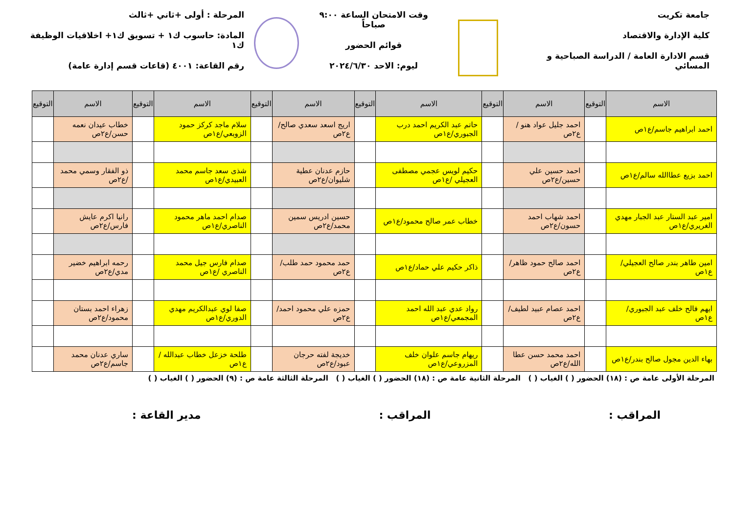جامعة تكريت
كلية الإدارة والاقتصاد
قسم الادارة العامة / الدراسة الصباحية و المسائي
وقت الامتحان الساعة ٩:٠٠ صباحاً
قوائم الحضور
ليوم: الاحد ٢٠٢٤/٦/٣٠
المرحلة : أولى +ثاني +ثالث
المادة: حاسوب ك١ + تسويق ك١+ اخلاقيات الوظيفة ك١
رقم القاعة: ٤٠٠١ (قاعات قسم إدارة عامة)
| الاسم | التوقيع | الاسم | التوقيع | الاسم | التوقيع | الاسم | التوقيع | الاسم | التوقيع | الاسم | التوقيع |
| --- | --- | --- | --- | --- | --- | --- | --- | --- | --- | --- | --- |
| احمد ابراهيم جاسم/ع١ص | | احمد جليل عواد هنو /ع٢ص | | حاتم عبد الكريم احمد درب الجبوري/ع١ص | | اريج اسعد سعدي صالح/ع٢ص | | سلام ماجد كركز حمود الزوبعي/ع١ص | | خطاب عيدان نعمه حسن/ع٢ص | |
| احمد بزيع عطاالله سالم/ع١ص | | احمد حسين علي حسين/ع٢ص | | حكيم لويس عجمي مصطفى العجيلي /ع١ص | | حازم عدنان عطية شليوان/ع٢ص | | شذى سعد جاسم محمد العبيدي/ع١ص | | ذو الفقار وسمي محمد /ع٢ص | |
| امير عبد الستار عبد الجبار مهدي الغريري/ع١ص | | احمد شهاب احمد حسون/ع٢ص | | خطاب عمر صالح محمود/ع١ص | | حسين ادريس سمين محمد/ع٢ص | | صدام احمد ماهر محمود الناصري/ع١ص | | رانيا اكرم عايش فارس/ع٢ص | |
| امين طاهر بندر صالح العجيلي/ع١ص | | احمد صالح حمود ظاهر/ع٢ص | | ذاكر حكيم علي حماد/ع١ص | | حمد محمود حمد طلب/ع٢ص | | صدام فارس جيل محمد الناصري /ع١ص | | رحمه ابراهيم خضير مدي/ع٢ص | |
| ايهم فالح خلف عبد الجبوري/ع١ص | | احمد عصام عبيد لطيف/ع٢ص | | رواد عدي عبد الله احمد المجمعي/ع١ص | | حمزه علي محمود احمد/ع٢ص | | صفا لوي عبدالكريم مهدي الدوري/ع١ص | | زهراء احمد بستان محمود/ع٢ص | |
| بهاء الدين مجول صالح بندر/ع١ص | | احمد محمد حسن عطا الله/ع٢ص | | ريهام جاسم علوان خلف المزروعي/ع١ص | | خديجة لفته حرجان عبود/ع٢ص | | طلحة خزعل خطاب عبدالله /ع١ص | | ساري عدنان محمد جاسم/ع٢ص | |
المرحلة الأولى عامة ص : (١٨) الحضور ( ) الغياب ( ) المرحلة الثانية عامة ص : (١٨) الحضور ( ) الغياب ( ) المرحلة الثالثة عامة ص : (٩) الحضور ( ) الغياب ( )
المراقب : المراقب : مدير القاعة :